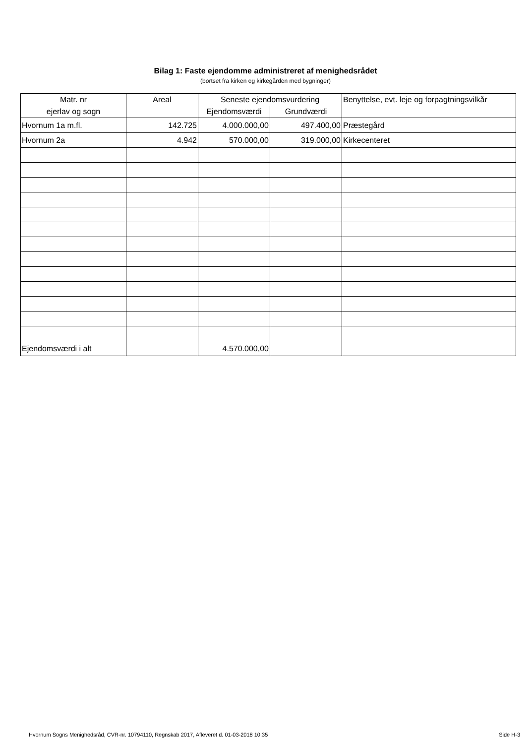Bilag 1: Faste ejendomme administreret af menighedsrådet
(bortset fra kirken og kirkegården med bygninger)
| Matr. nr | Areal | Seneste ejendomsvurdering | | Benyttelse, evt. leje og forpagtningsvilkår |
| --- | --- | --- | --- | --- |
| ejerlav og sogn | | Ejendomsværdi | Grundværdi | |
| Hvornum 1a m.fl. | 142.725 | 4.000.000,00 | 497.400,00 | Præstegård |
| Hvornum 2a | 4.942 | 570.000,00 | 319.000,00 | Kirkecenteret |
| Ejendomsværdi i alt | | 4.570.000,00 | | |
Hvornum Sogns Menighedsråd, CVR-nr. 10794110, Regnskab 2017, Afleveret d. 01-03-2018 10:35 Side H-3